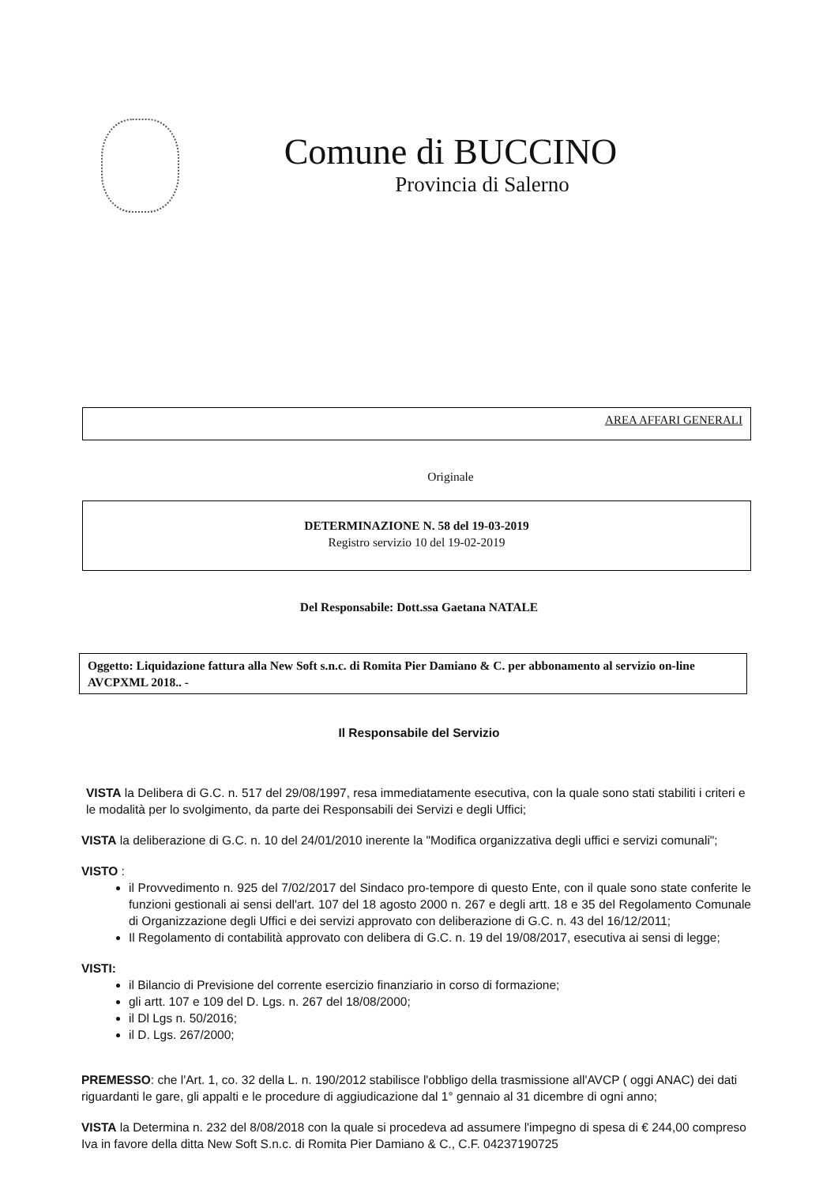Comune di BUCCINO
Provincia di Salerno
AREA AFFARI GENERALI
Originale
DETERMINAZIONE N. 58 del 19-03-2019
Registro servizio 10 del 19-02-2019
Del Responsabile: Dott.ssa Gaetana NATALE
Oggetto: Liquidazione fattura alla New Soft s.n.c. di Romita Pier Damiano & C. per abbonamento al servizio on-line AVCPXML 2018.. -
Il Responsabile del Servizio
VISTA la Delibera di G.C. n. 517 del 29/08/1997, resa immediatamente esecutiva, con la quale sono stati stabiliti i criteri e le modalità per lo svolgimento, da parte dei Responsabili dei Servizi e degli Uffici;
VISTA la deliberazione di G.C. n. 10 del 24/01/2010 inerente la "Modifica organizzativa degli uffici e servizi comunali";
VISTO :
il Provvedimento n. 925 del 7/02/2017 del Sindaco pro-tempore di questo Ente, con il quale sono state conferite le funzioni gestionali ai sensi dell'art. 107 del 18 agosto 2000 n. 267 e degli artt. 18 e 35 del Regolamento Comunale di Organizzazione degli Uffici e dei servizi approvato con deliberazione di G.C. n. 43 del 16/12/2011;
Il Regolamento di contabilità approvato con delibera di G.C. n. 19 del 19/08/2017, esecutiva ai sensi di legge;
VISTI:
il Bilancio di Previsione del corrente esercizio finanziario in corso di formazione;
gli artt. 107 e 109 del D. Lgs. n. 267 del 18/08/2000;
il Dl Lgs n. 50/2016;
il D. Lgs. 267/2000;
PREMESSO: che l'Art. 1, co. 32 della L. n. 190/2012 stabilisce l'obbligo della trasmissione all'AVCP ( oggi ANAC) dei dati riguardanti le gare, gli appalti e le procedure di aggiudicazione dal 1° gennaio al 31 dicembre di ogni anno;
VISTA la Determina n. 232 del 8/08/2018 con la quale si procedeva ad assumere l'impegno di spesa di € 244,00 compreso Iva in favore della ditta New Soft S.n.c. di Romita Pier Damiano & C., C.F. 04237190725